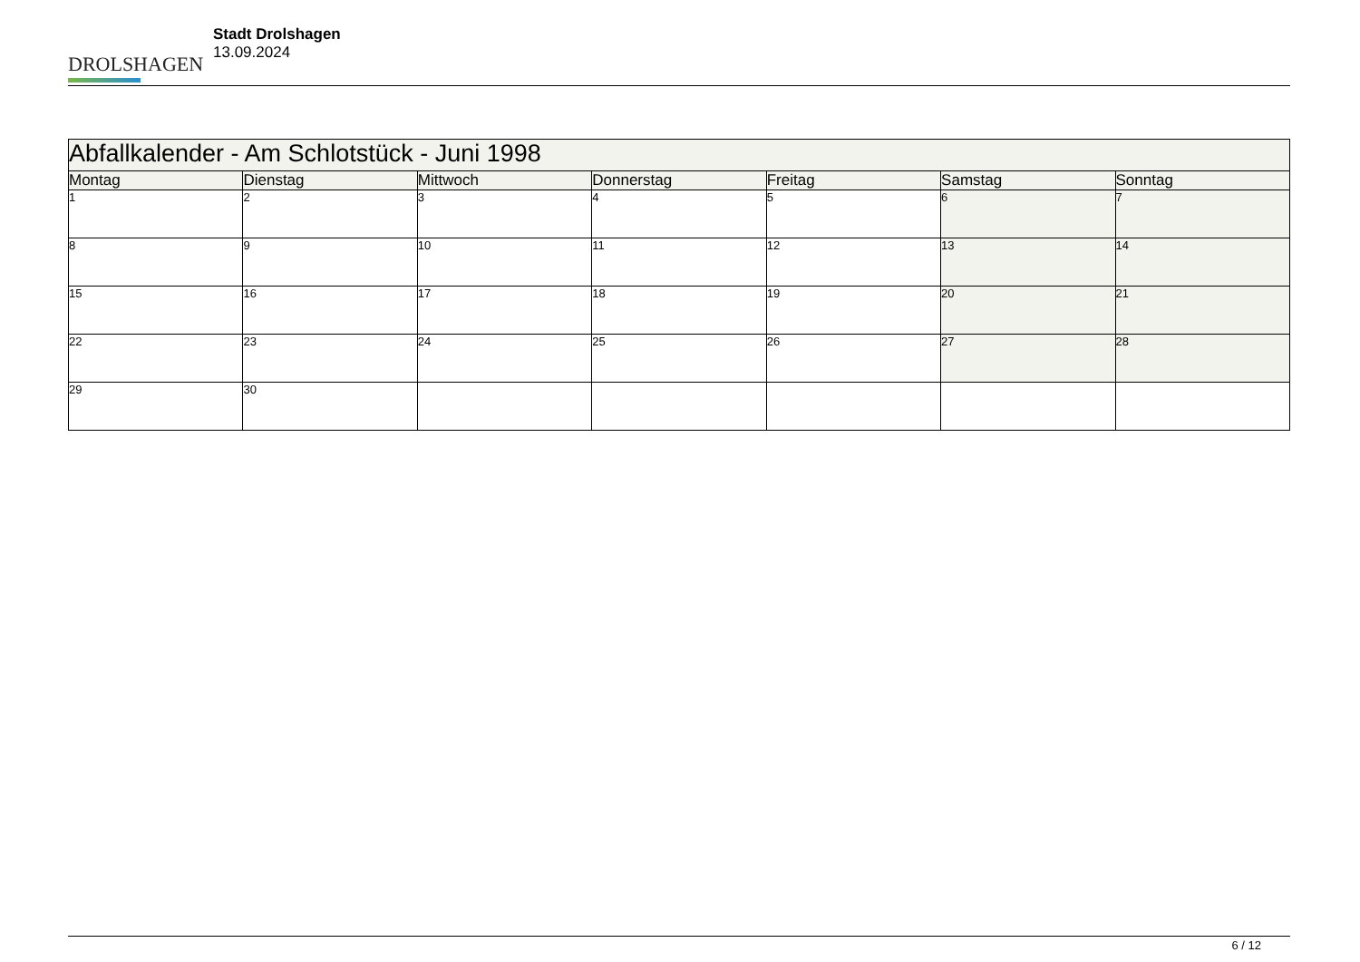DROLSHAGEN
Stadt Drolshagen
13.09.2024
| Abfallkalender - Am Schlotstück - Juni 1998 | | | | | | |
| --- | --- | --- | --- | --- | --- | --- |
| Montag | Dienstag | Mittwoch | Donnerstag | Freitag | Samstag | Sonntag |
| 1 | 2 | 3 | 4 | 5 | 6 | 7 |
| 8 | 9 | 10 | 11 | 12 | 13 | 14 |
| 15 | 16 | 17 | 18 | 19 | 20 | 21 |
| 22 | 23 | 24 | 25 | 26 | 27 | 28 |
| 29 | 30 | | | | | |
6 / 12